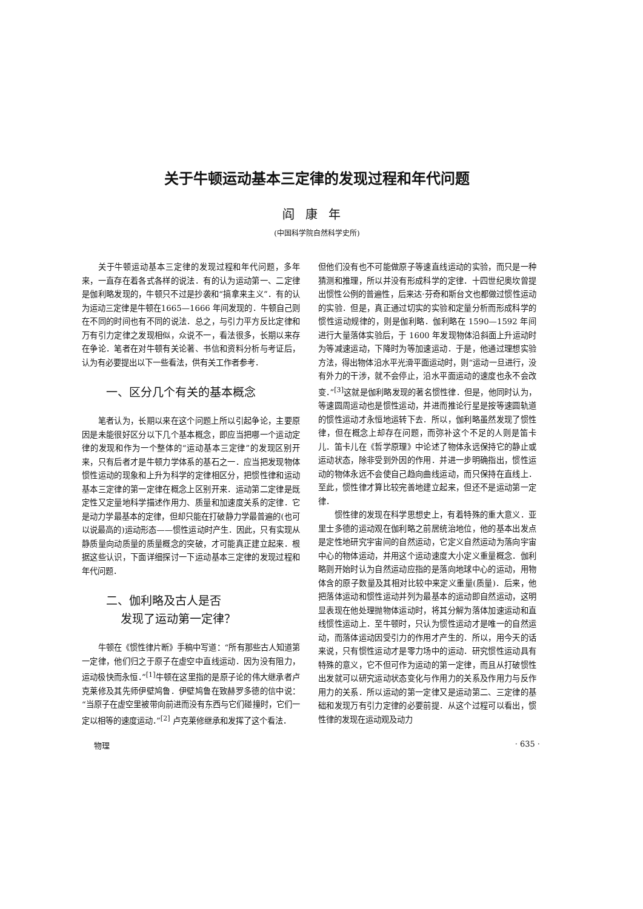关于牛顿运动基本三定律的发现过程和年代问题
阎康年
(中国科学院自然科学史所)
关于牛顿运动基本三定律的发现过程和年代问题，多年来，一直存在着各式各样的说法．有的认为运动第一、二定律是伽利略发现的，牛顿只不过是抄袭和“搞拿来主义”．有的认为运动三定律是牛顿在1665—1666 年间发现的．牛顿自己则在不同的时间也有不同的说法．总之，与引力平方反比定律和万有引力定律之发现相似，众说不一，看法很多，长期以来存在争论．笔者在对牛顿有关论著、书信和资料分析与考证后，认为有必要提出以下一些看法，供有关工作者参考．
一、区分几个有关的基本概念
笔者认为，长期以来在这个问题上所以引起争论，主要原因是未能很好区分以下几个基本概念，即应当把哪一个运动定律的发现和作为一个整体的“运动基本三定律”的发现区别开来，只有后者才是牛顿力学体系的基石之一．应当把发现物体惯性运动的现象和上升为科学的定律相区分，把惯性律和运动基本三定律的第一定律在概念上区别开来．运动第二定律是既定性又定量地科学描述作用力、质量和加速度关系的定律．它是动力学最基本的定律，但却只能在打破静力学最普遍的(也可以说最高的)运动形态——惯性运动时产生．因此，只有实现从静质量向动质量的质量概念的突破，才可能真正建立起来．根据这些认识，下面详细探讨一下运动基本三定律的发现过程和年代问题．
二、伽利略及古人是否
发现了运动第一定律？
牛顿在《惯性律片断》手稿中写道：“所有那些古人知道第一定律，他们归之于原子在虚空中直线运动．因为没有阻力，运动极快而永恒．”<sup>[1]</sup>牛顿在这里指的是原子论的伟大继承者卢克莱修及其先师伊壁鸠鲁．伊壁鸠鲁在致赫罗多德的信中说：“当原子在虚空里被带向前进而没有东西与它们碰撞时，它们一定以相等的速度运动．”<sup>[2]</sup> 卢克莱修继承和发挥了这个看法．
但他们没有也不可能做原子等速直线运动的实验，而只是一种猜测和推理，所以并没有形成科学的定律．十四世纪奥坎曾提出惯性公例的普遍性，后来达·芬奇和斯台文也都做过惯性运动的实验．但是，真正通过切实的实验和定量分析而形成科学的惯性运动规律的，则是伽利略．伽利略在 1590—1592 年间进行大量落体实验后，于 1600 年发现物体沿斜面上升运动时为等减速运动，下降时为等加速运动．于是，他通过理想实验方法，得出物体沿水平光滑平面运动时，则“运动一旦进行，没有外力的干涉，就不会停止，沿水平面运动的速度也永不会改变．”<sup>[3]</sup>这就是伽利略发现的著名惯性律．但是，他同时认为，等速圆周运动也是惯性运动，并进而推论行星是按等速圆轨道的惯性运动才永恒地运转下去．所以，伽利略虽然发现了惯性律，但在概念上却存在问题，而弥补这个不足的人则是笛卡儿．笛卡儿在《哲学原理》中论述了物体永远保持它的静止或运动状态，除非受到外因的作用．并进一步明确指出，惯性运动的物体永远不会使自己趋向曲线运动，而只保持在直线上．至此，惯性律才算比较完善地建立起来，但还不是运动第一定律．
惯性律的发现在科学思想史上，有着特殊的重大意义．亚里士多德的运动观在伽利略之前居统治地位，他的基本出发点是定性地研究宇宙间的自然运动，它定义自然运动为落向宇宙中心的物体运动，并用这个运动速度大小定义重量概念．伽利略则开始时认为自然运动应指的是落向地球中心的运动，用物体含的原子数量及其相对比较中来定义重量(质量)．后来，他把落体运动和惯性运动并列为最基本的运动即自然运动，这明显表现在他处理抛物体运动时，将其分解为落体加速运动和直线惯性运动上．至牛顿时，只认为惯性运动才是唯一的自然运动，而落体运动因受引力的作用才产生的．所以，用今天的话来说，只有惯性运动才是零力场中的运动．研究惯性运动具有特殊的意义，它不但可作为运动的第一定律，而且从打破惯性出发就可以研究运动状态变化与作用力的关系及作用力与反作用力的关系．所以运动的第一定律又是运动第二、三定律的基础和发现万有引力定律的必要前提．从这个过程可以看出，惯性律的发现在运动观及动力
物理 · 635 ·